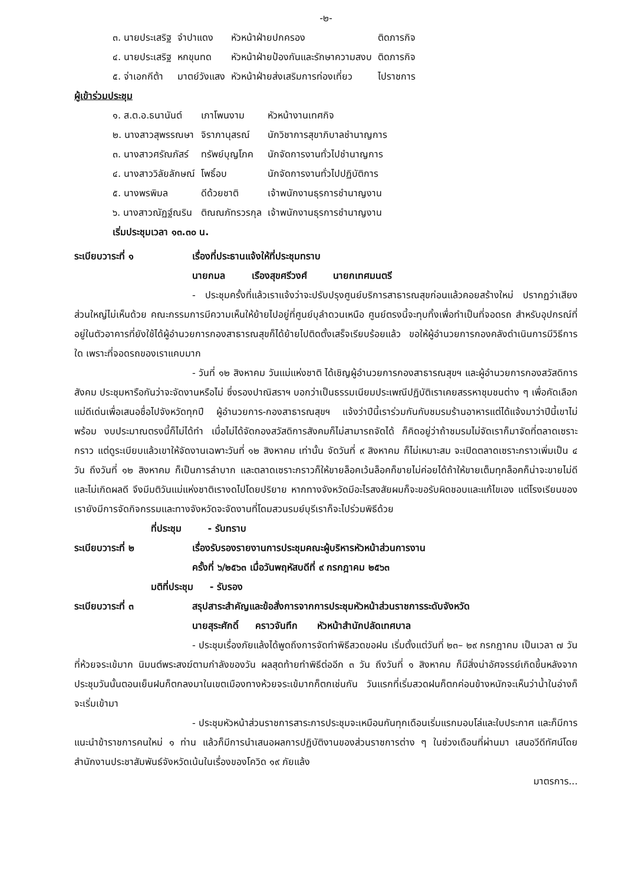-๒-
| ๓. นายประเสริฐ | จำปาแดง | หัวหน้าฝ่ายปกครอง | ติดภารกิจ |
| ๔. นายประเสริฐ | หกขุนทด | หัวหน้าฝ่ายป้องกันและรักษาความสงบ | ติดภารกิจ |
| ๕. จ่าเอกกีต้า | มาตย์วังแสง | หัวหน้าฝ่ายส่งเสริมการท่องเที่ยว | ไปราชการ |
ผู้เข้าร่วมประชุม
| ๑. ส.ต.อ.ธนานันต์ | เภาโพนงาม | หัวหน้างานเทศกิจ |
| ๒. นางสาวสุพรรณษา | จิราภานุสรณ์ | นักวิชาการสุขาภิบาลชำนาญการ |
| ๓. นางสาวศรัณภัสร์ | ทรัพย์บุญโภค | นักจัดการงานทั่วไปชำนาญการ |
| ๔. นางสาววิลัยลักษณ์ | โพธิ์อบ | นักจัดการงานทั่วไปปฏิบัติการ |
| ๕. นางพรพิมล | ดีด้วยชาติ | เจ้าพนักงานธุรการชำนาญงาน |
| ๖. นางสาวณัฏฐ์ณริน | ติณณภัทรวรกุล | เจ้าพนักงานธุรการชำนาญงาน |
เริ่มประชุมเวลา ๑๓.๓๐ น.
ระเบียบวาระที่ ๑ เรื่องที่ประธานแจ้งให้ที่ประชุมทราบ
นายกมล เรืองสุขศรีวงศ์ นายกเทศมนตรี
- ประชุมครั้งที่แล้วเราแจ้งว่าจะปรับปรุงศูนย์บริการสาธารณสุขก่อนแล้วคอยสร้างใหม่ ปรากฏว่าเสียงส่วนใหญ่ไม่เห็นด้วย คณะกรรมการมีความเห็นให้ย้ายไปอยู่ที่ศูนย์บุลำดวนเหนือ ศูนย์ตรงนี้จะทุบทิ้งเพื่อทำเป็นที่จอดรถ สำหรับอุปกรณ์ที่อยู่ในตัวอาคารที่ยังใช้ได้ผู้อำนวยการกองสาธารณสุขก็ได้ย้ายไปติดตั้งเสร็จเรียบร้อยแล้ว ขอให้ผู้อำนวยการกองคลังดำเนินการมีวิธีการใด เพราะที่จอดรถของเราแคบมาก
- วันที่ ๑๒ สิงหาคม วันแม่แห่งชาติ ได้เชิญผู้อำนวยการกองสาธารณสุขฯ และผู้อำนวยการกองสวัสดิการสังคม ประชุมหารือกันว่าจะจัดงานหรือไม่ ซึ่งรองปาณิสราฯ บอกว่าเป็นธรรมเนียมประเพณีปฏิบัติเราเคยสรรหาชุมชนต่าง ๆ เพื่อคัดเลือกแม่ดีเด่นเพื่อเสนอชื่อไปจังหวัดทุกปี ผู้อำนวยการ-กองสาธารณสุขฯ แจ้งว่าปีนี้เราร่วมกันกับชมรมร้านอาหารแต่ได้แจ้งมาว่าปีนี้เขาไม่พร้อม งบประมาณตรงนี้ก็ไม่ได้ทำ เมื่อไม่ได้จัดกองสวัสดิการสังคมก็ไม่สามารถจัดได้ ก็คิดอยู่ว่าถ้าชมรมไม่จัดเราก็มาจัดที่ตลาดเซราะกราว แต่ดูระเบียบแล้วเขาให้จัดงานเฉพาะวันที่ ๑๒ สิงหาคม เท่านั้น จัดวันที่ ๙ สิงหาคม ก็ไม่เหมาะสม จะเปิดตลาดเซราะกราวเพิ่มเป็น ๔ วัน ถึงวันที่ ๑๒ สิงหาคม ก็เป็นการลำบาก และตลาดเซราะกราวก็ให้ขายล็อคเว้นล็อคก็ขายไม่ค่อยได้ถ้าให้ขายเต็มทุกล็อคก็น่าจะขายไม่ดีและไม่เกิดผลดี จึงมีมติวันแม่แห่งชาติเรางดไปโดยปริยาย หากทางจังหวัดมีอะไรสงสัยผมก็จะขอรับผิดชอบและแก้ไขเอง แต่โรงเรียนของเรายังมีการจัดกิจกรรมและทางจังหวัดจะจัดงานที่โดมสวนรมย์บุรีเราก็จะไปร่วมพิธีด้วย
ที่ประชุม - รับทราบ
ระเบียบวาระที่ ๒ เรื่องรับรองรายงานการประชุมคณะผู้บริหารหัวหน้าส่วนการงาน
ครั้งที่ ๖/๒๕๖๓ เมื่อวันพฤหัสบดีที่ ๙ กรกฎาคม ๒๕๖๓
มติที่ประชุม - รับรอง
ระเบียบวาระที่ ๓ สรุปสาระสำคัญและข้อสั่งการจากการประชุมหัวหน้าส่วนราชการระดับจังหวัด
นายสุระศักดิ์ คราวจันทึก หัวหน้าสำนักปลัดเทศบาล
- ประชุมเรื่องภัยแล้งได้พูดถึงการจัดทำพิธีสวดขอฝน เริ่มตั้งแต่วันที่ ๒๓– ๒๙ กรกฎาคม เป็นเวลา ๗ วัน ที่ห้วยจระเข้มาก นิมนต์พระสงฆ์ตามกำลังของวัน ผลสุดท้ายทำพิธีต่ออีก ๓ วัน ถึงวันที่ ๑ สิงหาคม ก็มีสิ่งน่าอัศจรรย์เกิดขึ้นหลังจากประชุมวันนั้นตอนเย็นฝนก็ตกลงมาในเขตเมืองทางห้วยจระเข้มากก็ตกเช่นกัน วันแรกที่เริ่มสวดฝนก็ตกค่อนข้างหนักจะเห็นว่าน้ำในอ่างก็จะเริ่มเข้ามา
- ประชุมหัวหน้าส่วนราชการสาระการประชุมจะเหมือนกันทุกเดือนเริ่มแรกมอบโล่และใบประกาศ และก็มีการแนะนำข้าราชการคนใหม่ ๑ ท่าน แล้วก็มีการนำเสนอผลการปฏิบัติงานของส่วนราชการต่าง ๆ ในช่วงเดือนที่ผ่านมา เสนอวีดีทัศน์โดยสำนักงานประชาสัมพันธ์จังหวัดเน้นในเรื่องของโควิด ๑๙ ภัยแล้ง
มาตรการ...